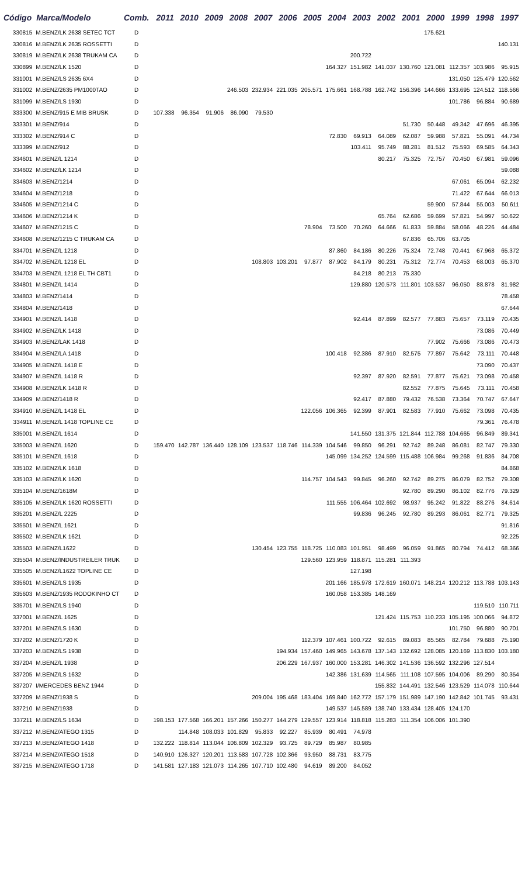| Código | Marca/Modelo | Comb. | 2011 | 2010 | 2009 | 2008 | 2007 | 2006 | 2005 | 2004 | 2003 | 2002 | 2001 | 2000 | 1999 | 1998 | 1997 |
| --- | --- | --- | --- | --- | --- | --- | --- | --- | --- | --- | --- | --- | --- | --- | --- | --- | --- |
| 330815 | M.BENZ/LK 2638 SETEC TCT | D | | | | | | | | | | | | 175.621 | | | |
| 330816 | M.BENZ/LK 2635 ROSSETTI | D | | | | | | | | | | | | | | | 140.131 |
| 330819 | M.BENZ/LK 2638 TRUKAM CA | D | | | | | | | | | 200.722 | | | | | | |
| 330899 | M.BENZ/LK 1520 | D | | | | | | | | 164.327 | 151.982 | 141.037 | 130.760 | 121.081 | 112.357 | 103.986 | 95.915 |
| 331001 | M.BENZ/LS 2635 6X4 | D | | | | | | | | | | | | | 131.050 | 125.479 | 120.562 |
| 331002 | M.BENZ/2635 PM1000TAO | D | | | | 246.503 | 232.934 | 221.035 | 205.571 | 175.661 | 168.788 | 162.742 | 156.396 | 144.666 | 133.695 | 124.512 | 118.566 |
| 331099 | M.BENZ/LS 1930 | D | | | | | | | | | | | | | 101.786 | 96.884 | 90.689 |
| 333300 | M.BENZ/915 E MIB BRUSK | D | 107.338 | 96.354 | 91.906 | 86.090 | 79.530 | | | | | | | | | | |
| 333301 | M.BENZ/914 | D | | | | | | | | | | | 51.730 | 50.448 | 49.342 | 47.696 | 46.395 |
| 333302 | M.BENZ/914 C | D | | | | | | | | 72.830 | 69.913 | 64.089 | 62.087 | 59.988 | 57.821 | 55.091 | 44.734 |
| 333399 | M.BENZ/912 | D | | | | | | | | | 103.411 | 95.749 | 88.281 | 81.512 | 75.593 | 69.585 | 64.343 |
| 334601 | M.BENZ/L 1214 | D | | | | | | | | | | 80.217 | 75.325 | 72.757 | 70.450 | 67.981 | 59.096 |
| 334602 | M.BENZ/LK 1214 | D | | | | | | | | | | | | | | | 59.088 |
| 334603 | M.BENZ/1214 | D | | | | | | | | | | | | | 67.061 | 65.094 | 62.232 |
| 334604 | M.BENZ/1218 | D | | | | | | | | | | | | | 71.422 | 67.644 | 66.013 |
| 334605 | M.BENZ/1214 C | D | | | | | | | | | | | | 59.900 | 57.844 | 55.003 | 50.611 |
| 334606 | M.BENZ/1214 K | D | | | | | | | | | | 65.764 | 62.686 | 59.699 | 57.821 | 54.997 | 50.622 |
| 334607 | M.BENZ/1215 C | D | | | | | | | 78.904 | 73.500 | 70.260 | 64.666 | 61.833 | 59.884 | 58.066 | 48.226 | 44.484 |
| 334608 | M.BENZ/1215 C TRUKAM CA | D | | | | | | | | | | | 67.836 | 65.706 | 63.705 | | |
| 334701 | M.BENZ/L 1218 | D | | | | | | | | 87.860 | 84.186 | 80.226 | 75.324 | 72.748 | 70.441 | 67.968 | 65.372 |
| 334702 | M.BENZ/L 1218 EL | D | | | | | 108.803 | 103.201 | 97.877 | 87.902 | 84.179 | 80.231 | 75.312 | 72.774 | 70.453 | 68.003 | 65.370 |
| 334703 | M.BENZ/L 1218 EL TH CBT1 | D | | | | | | | | | 84.218 | 80.213 | 75.330 | | | | |
| 334801 | M.BENZ/L 1414 | D | | | | | | | | | 129.880 | 120.573 | 111.801 | 103.537 | 96.050 | 88.878 | 81.982 |
| 334803 | M.BENZ/1414 | D | | | | | | | | | | | | | | | 78.458 |
| 334804 | M.BENZ/1418 | D | | | | | | | | | | | | | | | 67.644 |
| 334901 | M.BENZ/L 1418 | D | | | | | | | | | 92.414 | 87.899 | 82.577 | 77.883 | 75.657 | 73.119 | 70.435 |
| 334902 | M.BENZ/LK 1418 | D | | | | | | | | | | | | | | 73.086 | 70.449 |
| 334903 | M.BENZ/LAK 1418 | D | | | | | | | | | | | | 77.902 | 75.666 | 73.086 | 70.473 |
| 334904 | M.BENZ/LA 1418 | D | | | | | | | | 100.418 | 92.386 | 87.910 | 82.575 | 77.897 | 75.642 | 73.111 | 70.448 |
| 334905 | M.BENZ/L 1418 E | D | | | | | | | | | | | | | | 73.090 | 70.437 |
| 334907 | M.BENZ/L 1418 R | D | | | | | | | | | 92.397 | 87.920 | 82.591 | 77.877 | 75.621 | 73.098 | 70.458 |
| 334908 | M.BENZ/LK 1418 R | D | | | | | | | | | | | 82.552 | 77.875 | 75.645 | 73.111 | 70.458 |
| 334909 | M.BENZ/1418 R | D | | | | | | | | | 92.417 | 87.880 | 79.432 | 76.538 | 73.364 | 70.747 | 67.647 |
| 334910 | M.BENZ/L 1418 EL | D | | | | | | | 122.056 | 106.365 | 92.399 | 87.901 | 82.583 | 77.910 | 75.662 | 73.098 | 70.435 |
| 334911 | M.BENZ/L 1418 TOPLINE CE | D | | | | | | | | | | | | | | 79.361 | 76.478 |
| 335001 | M.BENZ/L 1614 | D | | | | | | | | | 141.550 | 131.375 | 121.844 | 112.788 | 104.665 | 96.849 | 89.341 |
| 335003 | M.BENZ/L 1620 | D | 159.470 | 142.787 | 136.440 | 128.109 | 123.537 | 118.746 | 114.339 | 104.546 | 99.850 | 96.291 | 92.742 | 89.248 | 86.081 | 82.747 | 79.330 |
| 335101 | M.BENZ/L 1618 | D | | | | | | | | 145.099 | 134.252 | 124.599 | 115.488 | 106.984 | 99.268 | 91.836 | 84.708 |
| 335102 | M.BENZ/LK 1618 | D | | | | | | | | | | | | | | | 84.868 |
| 335103 | M.BENZ/LK 1620 | D | | | | | | | 114.757 | 104.543 | 99.845 | 96.260 | 92.742 | 89.275 | 86.079 | 82.752 | 79.308 |
| 335104 | M.BENZ/1618M | D | | | | | | | | | | | 92.780 | 89.290 | 86.102 | 82.776 | 79.329 |
| 335105 | M.BENZ/LK 1620 ROSSETTI | D | | | | | | | | 111.555 | 106.464 | 102.692 | 98.937 | 95.242 | 91.822 | 88.276 | 84.614 |
| 335201 | M.BENZ/L 2225 | D | | | | | | | | | 99.836 | 96.245 | 92.780 | 89.293 | 86.061 | 82.771 | 79.325 |
| 335501 | M.BENZ/L 1621 | D | | | | | | | | | | | | | | | 91.816 |
| 335502 | M.BENZ/LK 1621 | D | | | | | | | | | | | | | | | 92.225 |
| 335503 | M.BENZ/L1622 | D | | | | | 130.454 | 123.755 | 118.725 | 110.083 | 101.951 | 98.499 | 96.059 | 91.865 | 80.794 | 74.412 | 68.366 |
| 335504 | M.BENZ/INDUSTREILER TRUK | D | | | | | | | 129.560 | 123.959 | 118.871 | 115.281 | 111.393 | | | | |
| 335505 | M.BENZ/L1622 TOPLINE CE | D | | | | | | | | | 127.198 | | | | | | |
| 335601 | M.BENZ/LS 1935 | D | | | | | | | | 201.166 | 185.978 | 172.619 | 160.071 | 148.214 | 120.212 | 113.788 | 103.143 |
| 335603 | M.BENZ/1935 RODOKINHO CT | D | | | | | | | | 160.058 | 153.385 | 148.169 | | | | | |
| 335701 | M.BENZ/LS 1940 | D | | | | | | | | | | | | | | 119.510 | 110.711 |
| 337001 | M.BENZ/L 1625 | D | | | | | | | | | | 121.424 | 115.753 | 110.233 | 105.195 | 100.066 | 94.872 |
| 337201 | M.BENZ/LS 1630 | D | | | | | | | | | | | | | 101.750 | 96.880 | 90.701 |
| 337202 | M.BENZ/1720 K | D | | | | | | | 112.379 | 107.461 | 100.722 | 92.615 | 89.083 | 85.565 | 82.784 | 79.688 | 75.190 |
| 337203 | M.BENZ/LS 1938 | D | | | | | | 194.934 | 157.460 | 149.965 | 143.678 | 137.143 | 132.692 | 128.085 | 120.169 | 113.830 | 103.180 |
| 337204 | M.BENZ/L 1938 | D | | | | | | 206.229 | 167.937 | 160.000 | 153.281 | 146.302 | 141.536 | 136.592 | 132.296 | 127.514 | |
| 337205 | M.BENZ/LS 1632 | D | | | | | | | | 142.386 | 131.639 | 114.565 | 111.108 | 107.595 | 104.006 | 89.290 | 80.354 |
| 337207 | I/MERCEDES BENZ 1944 | D | | | | | | | | | | 155.832 | 144.491 | 132.546 | 123.529 | 114.078 | 110.644 |
| 337209 | M.BENZ/1938 S | D | | | | | 209.004 | 195.468 | 183.404 | 169.840 | 162.772 | 157.179 | 151.989 | 147.190 | 142.842 | 101.745 | 93.431 |
| 337210 | M.BENZ/1938 | D | | | | | | | | 149.537 | 145.589 | 138.740 | 133.434 | 128.405 | 124.170 | | |
| 337211 | M.BENZ/LS 1634 | D | 198.153 | 177.568 | 166.201 | 157.266 | 150.277 | 144.279 | 129.557 | 123.914 | 118.818 | 115.283 | 111.354 | 106.006 | 101.390 | | |
| 337212 | M.BENZ/ATEGO 1315 | D | | 114.848 | 108.033 | 101.829 | 95.833 | 92.227 | 85.939 | 80.491 | 74.978 | | | | | | |
| 337213 | M.BENZ/ATEGO 1418 | D | 132.222 | 118.814 | 113.044 | 106.809 | 102.329 | 93.725 | 89.729 | 85.987 | 80.985 | | | | | | |
| 337214 | M.BENZ/ATEGO 1518 | D | 140.910 | 126.327 | 120.201 | 113.583 | 107.728 | 102.366 | 93.950 | 88.731 | 83.775 | | | | | | |
| 337215 | M.BENZ/ATEGO 1718 | D | 141.581 | 127.183 | 121.073 | 114.265 | 107.710 | 102.480 | 94.619 | 89.200 | 84.052 | | | | | | |